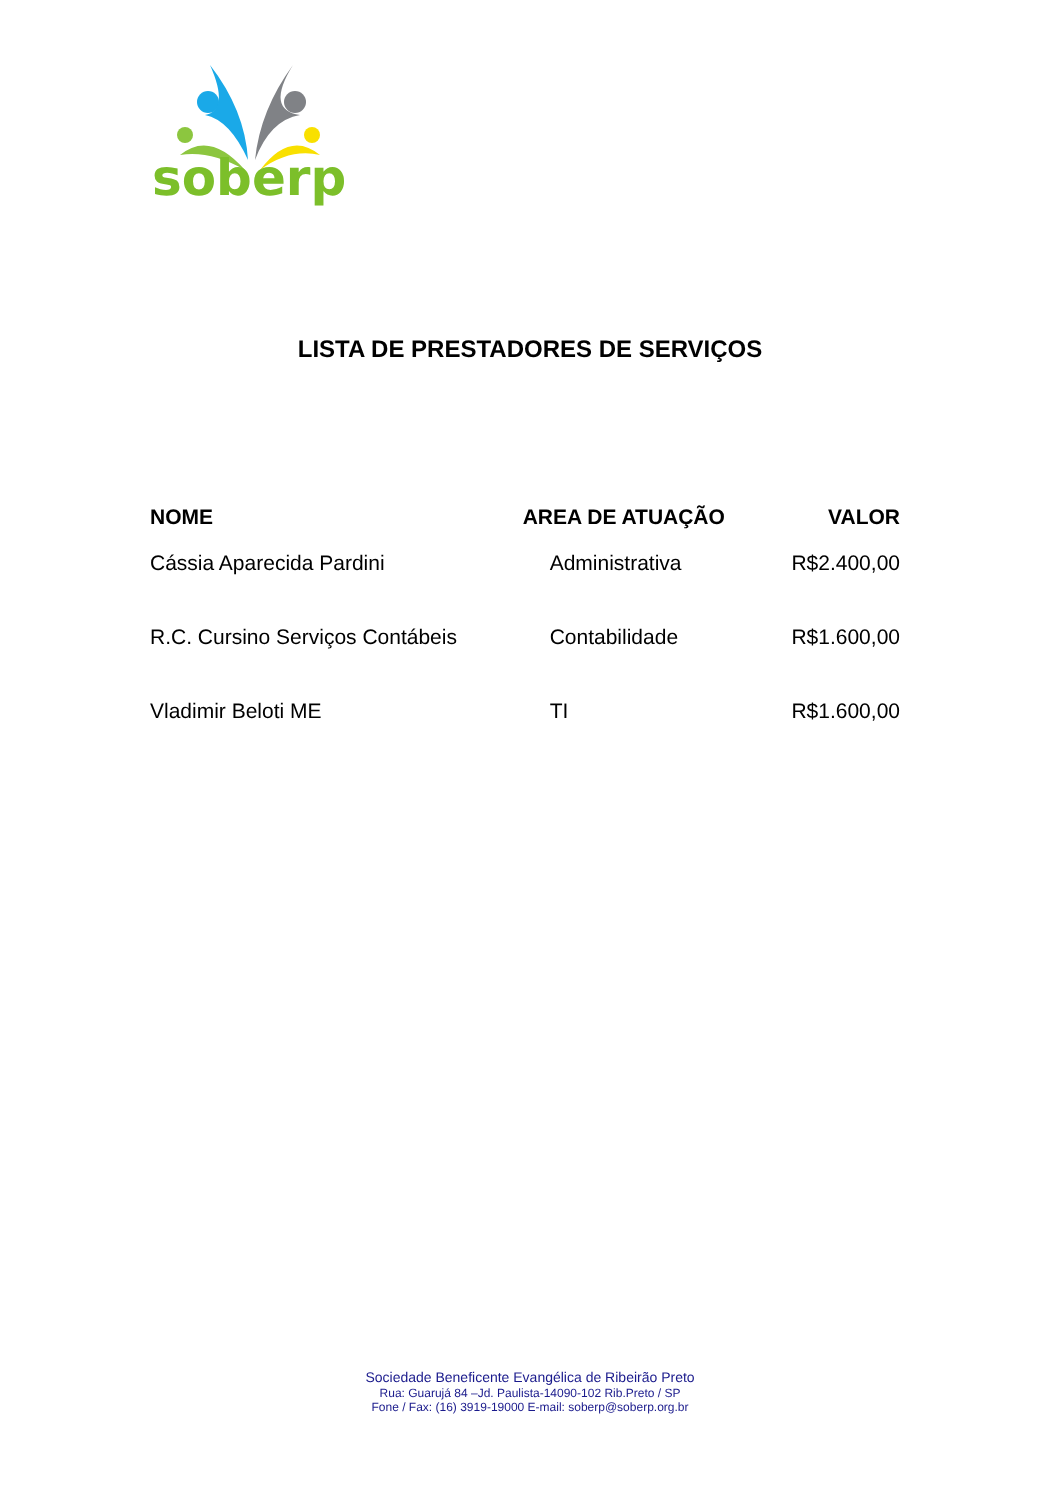soberp
LISTA DE PRESTADORES DE SERVIÇOS
| NOME | AREA DE ATUAÇÃO | VALOR |
| --- | --- | --- |
| Cássia Aparecida Pardini | Administrativa | R$2.400,00 |
| R.C. Cursino Serviços Contábeis | Contabilidade | R$1.600,00 |
| Vladimir Beloti ME | TI | R$1.600,00 |
Sociedade Beneficente Evangélica de Ribeirão Preto
Rua: Guarujá 84 –Jd. Paulista-14090-102 Rib.Preto / SP
Fone / Fax: (16) 3919-19000 E-mail: soberp@soberp.org.br